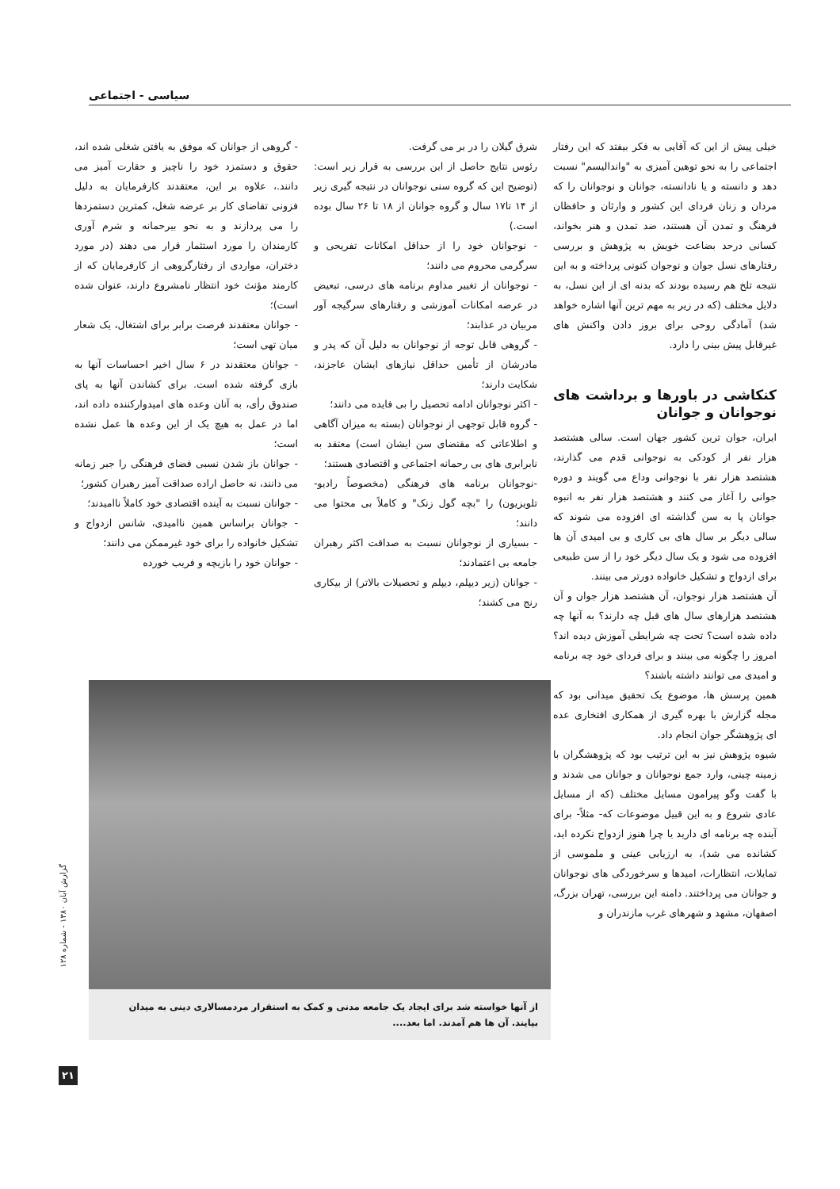سیاسی - اجتماعی
خیلی پیش از این که آقایی به فکر بیفتد که این رفتار اجتماعی را به نحو توهین آمیزی به "واندالیسم" نسبت دهد و دانسته و یا نادانسته، جوانان و نوجوانان را که مردان و زنان فردای این کشور و وارثان و حافظان فرهنگ و تمدن آن هستند، ضد تمدن و هنر بخواند، کسانی درحد بضاعت خویش به پژوهش و بررسی رفتارهای نسل جوان و نوجوان کنونی پرداخته و به این نتیجه تلخ هم رسیده بودند که بدنه ای از این نسل، به دلایل مختلف (که در زیر به مهم ترین آنها اشاره خواهد شد) آمادگی روحی برای بروز دادن واکنش های غیرقابل پیش بینی را دارد.
کنکاشی در باورها و برداشت های نوجوانان و جوانان
ایران، جوان ترین کشور جهان است. سالی هشتصد هزار نفر از کودکی به نوجوانی قدم می گذارند، هشتصد هزار نفر با نوجوانی وداع می گویند و دوره جوانی را آغاز می کنند و هشتصد هزار نفر به انبوه جوانان پا به سن گذاشته ای افزوده می شوند که سالی دیگر بر سال های بی کاری و بی امیدی آن ها افزوده می شود و یک سال دیگر خود را از سن طبیعی برای ازدواج و تشکیل خانواده دورتر می بینند.
آن هشتصد هزار نوجوان، آن هشتصد هزار جوان و آن هشتصد هزارهای سال های قبل چه دارند؟ به آنها چه داده شده است؟ تحت چه شرایطی آموزش دیده اند؟ امروز را چگونه می بینند و برای فردای خود چه برنامه و امیدی می توانند داشته باشند؟
همین پرسش ها، موضوع یک تحقیق میدانی بود که مجله گزارش با بهره گیری از همکاری افتخاری عده ای پژوهشگر جوان انجام داد.
شیوه پژوهش نیز به این ترتیب بود که پژوهشگران با زمینه چینی، وارد جمع نوجوانان و جوانان می شدند و با گفت وگو پیرامون مسایل مختلف (که از مسایل عادی شروع و به این قبیل موضوعات که- مثلاً- برای آینده چه برنامه ای دارید یا چرا هنوز ازدواج نکرده اید، کشانده می شد)، به ارزیابی عینی و ملموسی از تمایلات، انتظارات، امیدها و سرخوردگی های نوجوانان و جوانان می پرداختند. دامنه این بررسی، تهران بزرگ، اصفهان، مشهد و شهرهای غرب مازندران و
شرق گیلان را در بر می گرفت.
رئوس نتایج حاصل از این بررسی به قرار زیر است: (توضیح این که گروه سنی نوجوانان در نتیجه گیری زیر از ۱۴ تا۱۷ سال و گروه جوانان از ۱۸ تا ۲۶ سال بوده است.)
- نوجوانان خود را از حداقل امکانات تفریحی و سرگرمی محروم می دانند؛
- نوجوانان از تغییر مداوم برنامه های درسی، تبعیض در عرضه امکانات آموزشی و رفتارهای سرگیجه آور مربیان در عذابند؛
- گروهی قابل توجه از نوجوانان به دلیل آن که پدر و مادرشان از تأمین حداقل نیازهای ایشان عاجزند، شکایت دارند؛
- اکثر نوجوانان ادامه تحصیل را بی فایده می دانند؛
- گروه قابل توجهی از نوجوانان (بسته به میزان آگاهی و اطلاعاتی که مقتضای سن ایشان است) معتقد به نابرابری های بی رحمانه اجتماعی و اقتصادی هستند؛
-نوجوانان برنامه های فرهنگی (مخصوصاً رادیو- تلویزیون) را "بچه گول زنک" و کاملاً بی محتوا می دانند؛
- بسیاری از نوجوانان نسبت به صداقت اکثر رهبران جامعه بی اعتمادند؛
- جوانان (زیر دیپلم، دیپلم و تحصیلات بالاتر) از بیکاری رنج می کشند؛
- گروهی از جوانان که موفق به یافتن شغلی شده اند، حقوق و دستمزد خود را ناچیز و حقارت آمیز می دانند.، علاوه بر این، معتقدند کارفرمایان به دلیل فزونی تقاضای کار بر عرضه شغل، کمترین دستمزدها را می پردازند و به نحو بیرحمانه و شرم آوری کارمندان را مورد استثمار قرار می دهند (در مورد دختران، مواردی از رفتارگروهی از کارفرمایان که از کارمند مؤنث خود انتظار نامشروع دارند، عنوان شده است)؛
- جوانان معتقدند فرصت برابر برای اشتغال، یک شعار میان تهی است؛
- جوانان معتقدند در ۶ سال اخیر احساسات آنها به بازی گرفته شده است. برای کشاندن آنها به پای صندوق رأی، به آنان وعده های امیدوارکننده داده اند، اما در عمل به هیچ یک از این وعده ها عمل نشده است؛
- جوانان باز شدن نسبی فضای فرهنگی را جبر زمانه می دانند، نه حاصل اراده صداقت آمیز رهبران کشور؛
- جوانان نسبت به آینده اقتصادی خود کاملاً ناامیدند؛
- جوانان براساس همین ناامیدی، شانس ازدواج و تشکیل خانواده را برای خود غیرممکن می دانند؛
- جوانان خود را بازیچه و فریب خورده
از آنها خواسته شد برای ایجاد یک جامعه مدنی و کمک به استقرار مردمسالاری دینی به میدان بیایند. آن ها هم آمدند. اما بعد....
گزارش آبان ۱۳۸۰ - شماره ۱۲۸
۲۱